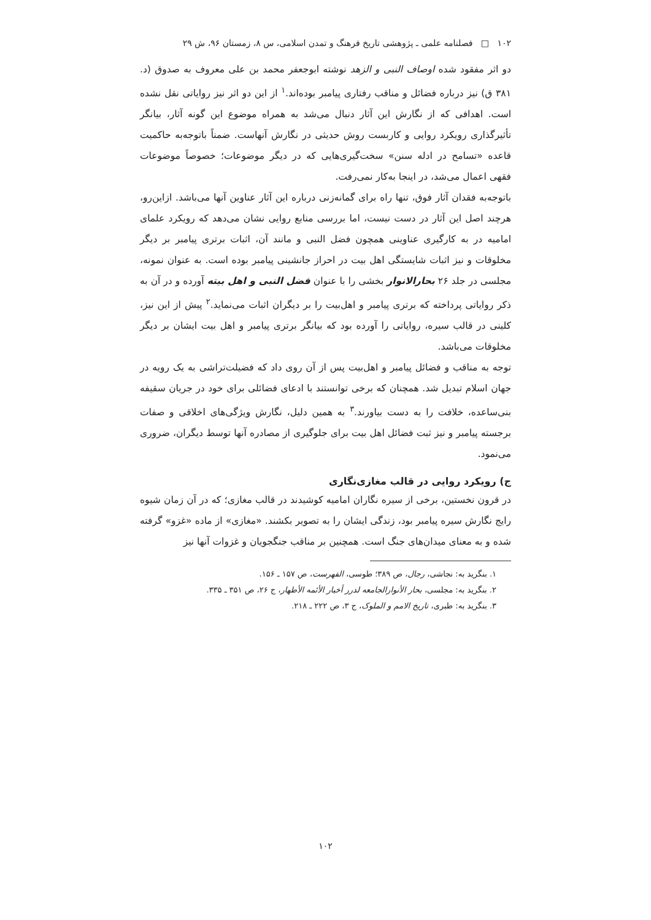۱۰۲ □ فصلنامه علمی ـ پژوهشی تاریخ فرهنگ و تمدن اسلامی، س ۸، زمستان ۹۶، ش ۲۹
دو اثر مفقود شده اوصاف النبی و الزهد نوشته ابوجعفر محمد بن علی معروف به صدوق (د. ۳۸۱ ق) نیز درباره فضائل و مناقب رفتاری پیامبر بوده‌اند.<sup>۱</sup> از این دو اثر نیز روایاتی نقل نشده است. اهدافی که از نگارش این آثار دنبال می‌شد به همراه موضوع این گونه آثار، بیانگر تأثیرگذاری رویکرد روایی و کاربست روش حدیثی در نگارش آنهاست. ضمناً باتوجه‌به حاکمیت قاعده «تسامح در ادله سنن» سخت‌گیری‌هایی که در دیگر موضوعات؛ خصوصاً موضوعات فقهی اعمال می‌شد، در اینجا به‌کار نمی‌رفت.
باتوجه‌به فقدان آثار فوق، تنها راه برای گمانه‌زنی درباره این آثار عناوین آنها می‌باشد. ازاین‌رو، هرچند اصل این آثار در دست نیست، اما بررسی منابع روایی نشان می‌دهد که رویکرد علمای امامیه در به کارگیری عناوینی همچون فضل النبی و مانند آن، اثبات برتری پیامبر بر دیگر مخلوقات و نیز اثبات شایستگی اهل بیت در احراز جانشینی پیامبر بوده است. به عنوان نمونه، مجلسی در جلد ۲۶ بحارالانوار بخشی را با عنوان فضل النبی و اهل بیته آورده و در آن به ذکر روایاتی پرداخته که برتری پیامبر و اهل‌بیت را بر دیگران اثبات می‌نماید.<sup>۲</sup> پیش از این نیز، کلینی در قالب سیره، روایاتی را آورده بود که بیانگر برتری پیامبر و اهل بیت ایشان بر دیگر مخلوقات می‌باشد.
توجه به مناقب و فضائل پیامبر و اهل‌بیت پس از آن روی داد که فضیلت‌تراشی به یک رویه در جهان اسلام تبدیل شد. همچنان که برخی توانستند با ادعای فضائلی برای خود در جریان سقیفه بنی‌ساعده، خلافت را به دست بیاورند.<sup>۳</sup> به همین دلیل، نگارش ویژگی‌های اخلاقی و صفات برجسته پیامبر و نیز ثبت فضائل اهل بیت برای جلوگیری از مصادره آنها توسط دیگران، ضروری می‌نمود.
ج) رویکرد روایی در قالب مغازی‌نگاری
در قرون نخستین، برخی از سیره نگاران امامیه کوشیدند در قالب مغازی؛ که در آن زمان شیوه رایج نگارش سیره پیامبر بود، زندگی ایشان را به تصویر بکشند. «مغازی» از ماده «غزو» گرفته شده و به معنای میدان‌های جنگ است. همچنین بر مناقب جنگجویان و غزوات آنها نیز
۱. بنگرید به: نجاشی، رجال، ص ۳۸۹؛ طوسی، الفهرست، ص ۱۵۷ ـ ۱۵۶.
۲. بنگرید به: مجلسی، بحار الأنوارالجامعه لدرر أخبار الأئمه الأطهار، ج ۲۶، ص ۳۵۱ ـ ۳۳۵.
۳. بنگرید به: طبری، تاریخ الامم و الملوک، ج ۳، ص ۲۲۲ ـ ۲۱۸.
۱۰۲